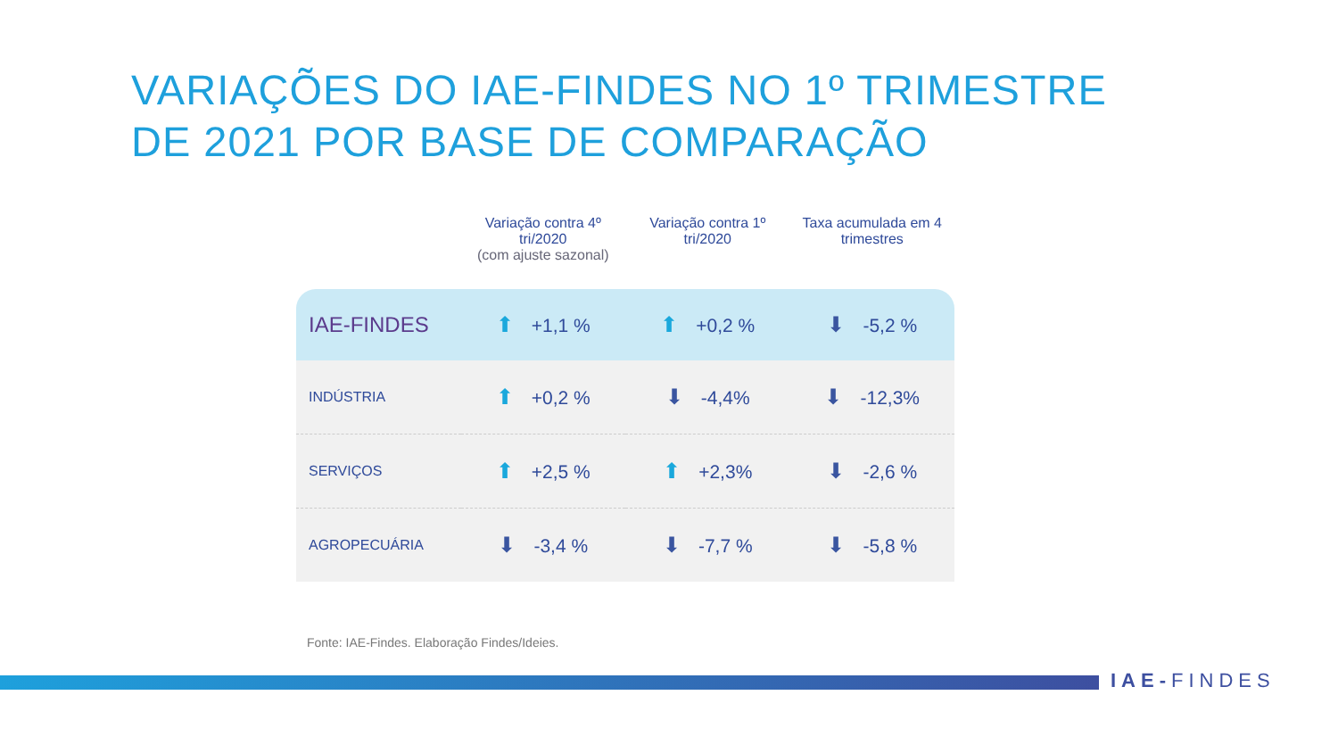VARIAÇÕES DO IAE-FINDES NO 1º TRIMESTRE
DE 2021 POR BASE DE COMPARAÇÃO
| | Variação contra 4º tri/2020 (com ajuste sazonal) | Variação contra 1º tri/2020 | Taxa acumulada em 4 trimestres |
| --- | --- | --- | --- |
| IAE-FINDES | ⬆ +1,1 % | ⬆ +0,2 % | ⬇ -5,2 % |
| INDÚSTRIA | ⬆ +0,2 % | ⬇ -4,4% | ⬇ -12,3% |
| SERVIÇOS | ⬆ +2,5 % | ⬆ +2,3% | ⬇ -2,6 % |
| AGROPECUÁRIA | ⬇ -3,4 % | ⬇ -7,7 % | ⬇ -5,8 % |
Fonte: IAE-Findes. Elaboração Findes/Ideies.
IAE-FINDES